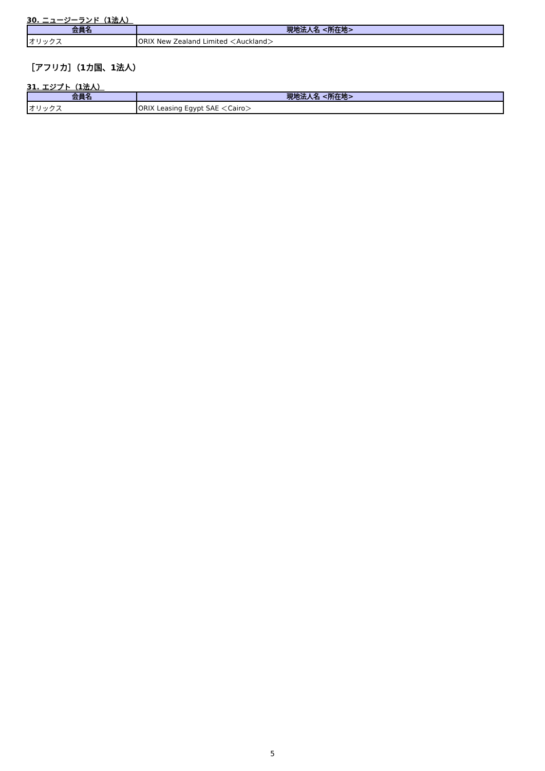30. ニュージーランド（1法人）
| 会員名 | 現地法人名 <所在地> |
| --- | --- |
| オリックス | ORIX New Zealand Limited ＜Auckland＞ |
［アフリカ］（1カ国、1法人）
31. エジプト（1法人）
| 会員名 | 現地法人名 <所在地> |
| --- | --- |
| オリックス | ORIX Leasing Egypt SAE ＜Cairo＞ |
5